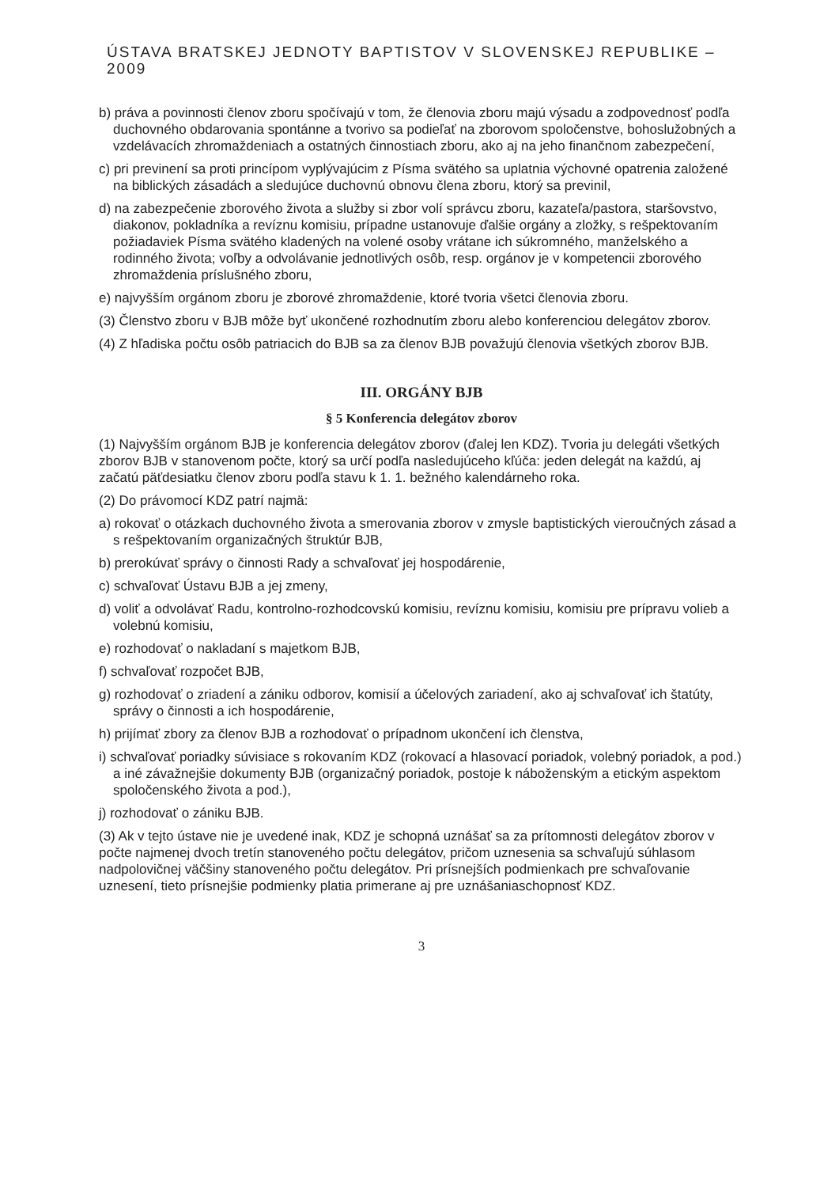ÚSTAVA BRATSKEJ JEDNOTY BAPTISTOV V SLOVENSKEJ REPUBLIKE – 2009
b) práva a povinnosti členov zboru spočívajú v tom, že členovia zboru majú výsadu a zodpovednosť podľa duchovného obdarovania spontánne a tvorivo sa podieľať na zborovom spoločenstve, bohoslužobných a vzdelávacích zhromaždeniach a ostatných činnostiach zboru, ako aj na jeho finančnom zabezpečení,
c) pri previnení sa proti princípom vyplývajúcim z Písma svätého sa uplatnia výchovné opatrenia založené na biblických zásadách a sledujúce duchovnú obnovu člena zboru, ktorý sa previnil,
d) na zabezpečenie zborového života a služby si zbor volí správcu zboru, kazateľa/pastora, staršovstvo, diakonov, pokladníka a revíznu komisiu, prípadne ustanovuje ďalšie orgány a zložky, s rešpektovaním požiadaviek Písma svätého kladených na volené osoby vrátane ich súkromného, manželského a rodinného života; voľby a odvolávanie jednotlivých osôb, resp. orgánov je v kompetencii zborového zhromaždenia príslušného zboru,
e) najvyšším orgánom zboru je zborové zhromaždenie, ktoré tvoria všetci členovia zboru.
(3) Členstvo zboru v BJB môže byť ukončené rozhodnutím zboru alebo konferenciou delegátov zborov.
(4) Z hľadiska počtu osôb patriacich do BJB sa za členov BJB považujú členovia všetkých zborov BJB.
III. ORGÁNY BJB
§ 5 Konferencia delegátov zborov
(1) Najvyšším orgánom BJB je konferencia delegátov zborov (ďalej len KDZ). Tvoria ju delegáti všetkých zborov BJB v stanovenom počte, ktorý sa určí podľa nasledujúceho kľúča: jeden delegát na každú, aj začatú päťdesiatku členov zboru podľa stavu k 1. 1. bežného kalendárneho roka.
(2) Do právomocí KDZ patrí najmä:
a) rokovať o otázkach duchovného života a smerovania zborov v zmysle baptistických vieroučných zásad a s rešpektovaním organizačných štruktúr BJB,
b) prerokúvať správy o činnosti Rady a schvaľovať jej hospodárenie,
c) schvaľovať Ústavu BJB a jej zmeny,
d) voliť a odvolávať Radu, kontrolno-rozhodcovskú komisiu, revíznu komisiu, komisiu pre prípravu volieb a volebnú komisiu,
e) rozhodovať o nakladaní s majetkom BJB,
f) schvaľovať rozpočet BJB,
g) rozhodovať o zriadení a zániku odborov, komisií a účelových zariadení, ako aj schvaľovať ich štatúty, správy o činnosti a ich hospodárenie,
h) prijímať zbory za členov BJB a rozhodovať o prípadnom ukončení ich členstva,
i) schvaľovať poriadky súvisiace s rokovaním KDZ (rokovací a hlasovací poriadok, volebný poriadok, a pod.) a iné závažnejšie dokumenty BJB (organizačný poriadok, postoje k náboženským a etickým aspektom spoločenského života a pod.),
j) rozhodovať o zániku BJB.
(3) Ak v tejto ústave nie je uvedené inak, KDZ je schopná uznášať sa za prítomnosti delegátov zborov v počte najmenej dvoch tretín stanoveného počtu delegátov, pričom uznesenia sa schvaľujú súhlasom nadpolovičnej väčšiny stanoveného počtu delegátov. Pri prísnejších podmienkach pre schvaľovanie uznesení, tieto prísnejšie podmienky platia primerane aj pre uznášaniaschopnosť KDZ.
3